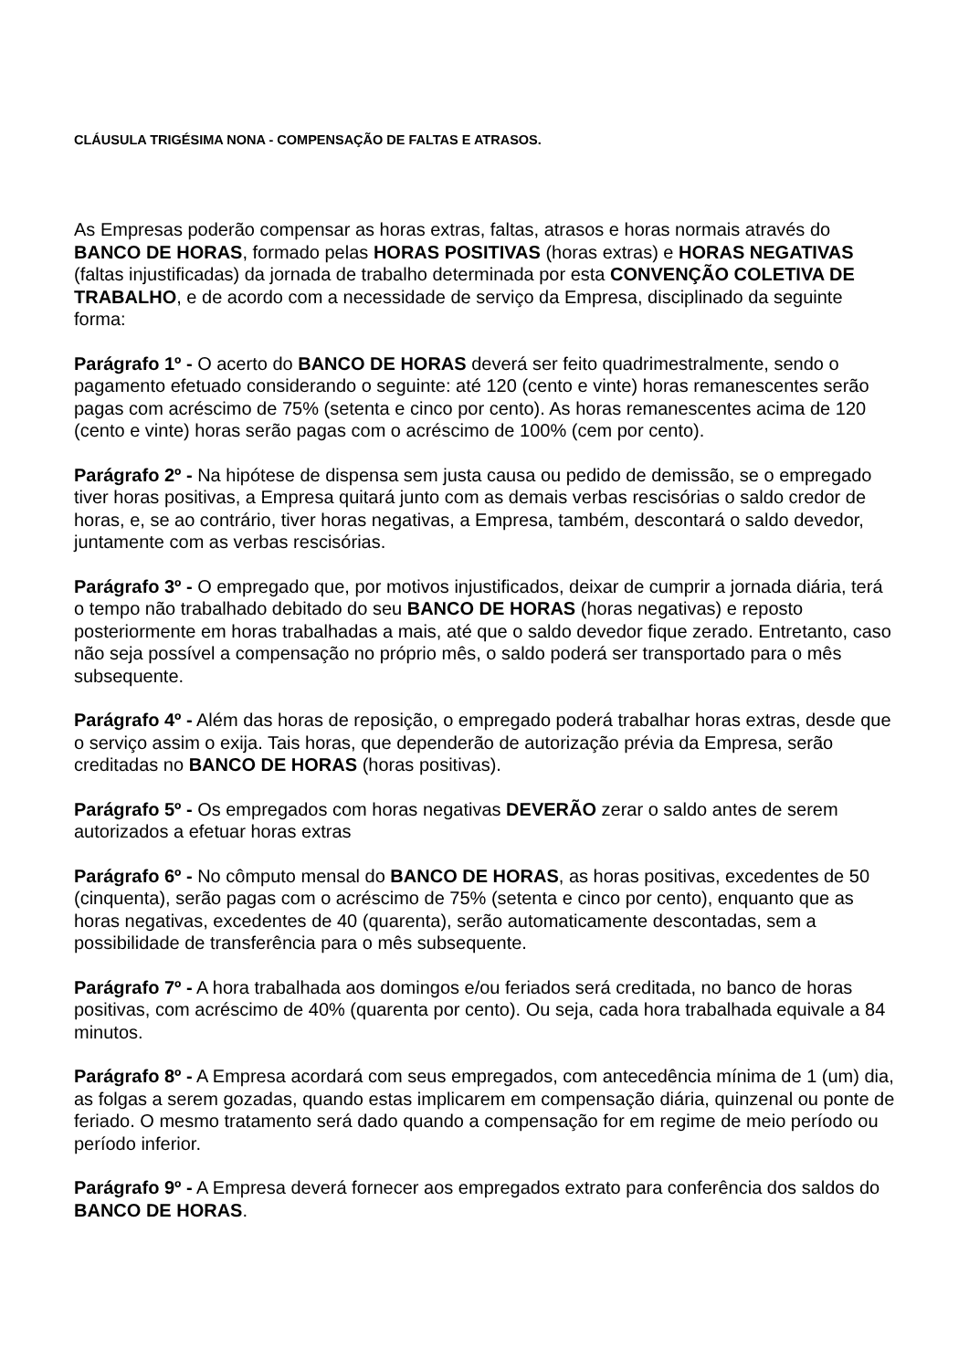CLÁUSULA TRIGÉSIMA NONA - COMPENSAÇÃO DE FALTAS E ATRASOS.
As Empresas poderão compensar as horas extras, faltas, atrasos e horas normais através do BANCO DE HORAS, formado pelas HORAS POSITIVAS (horas extras) e HORAS NEGATIVAS (faltas injustificadas) da jornada de trabalho determinada por esta CONVENÇÃO COLETIVA DE TRABALHO, e de acordo com a necessidade de serviço da Empresa, disciplinado da seguinte forma:
Parágrafo 1º - O acerto do BANCO DE HORAS deverá ser feito quadrimestralmente, sendo o pagamento efetuado considerando o seguinte: até 120 (cento e vinte) horas remanescentes serão pagas com acréscimo de 75% (setenta e cinco por cento). As horas remanescentes acima de 120 (cento e vinte) horas serão pagas com o acréscimo de 100% (cem por cento).
Parágrafo 2º - Na hipótese de dispensa sem justa causa ou pedido de demissão, se o empregado tiver horas positivas, a Empresa quitará junto com as demais verbas rescisórias o saldo credor de horas, e, se ao contrário, tiver horas negativas, a Empresa, também, descontará o saldo devedor, juntamente com as verbas rescisórias.
Parágrafo 3º - O empregado que, por motivos injustificados, deixar de cumprir a jornada diária, terá o tempo não trabalhado debitado do seu BANCO DE HORAS (horas negativas) e reposto posteriormente em horas trabalhadas a mais, até que o saldo devedor fique zerado. Entretanto, caso não seja possível a compensação no próprio mês, o saldo poderá ser transportado para o mês subsequente.
Parágrafo 4º - Além das horas de reposição, o empregado poderá trabalhar horas extras, desde que o serviço assim o exija. Tais horas, que dependerão de autorização prévia da Empresa, serão creditadas no BANCO DE HORAS (horas positivas).
Parágrafo 5º - Os empregados com horas negativas DEVERÃO zerar o saldo antes de serem autorizados a efetuar horas extras
Parágrafo 6º - No cômputo mensal do BANCO DE HORAS, as horas positivas, excedentes de 50 (cinquenta), serão pagas com o acréscimo de 75% (setenta e cinco por cento), enquanto que as horas negativas, excedentes de 40 (quarenta), serão automaticamente descontadas, sem a possibilidade de transferência para o mês subsequente.
Parágrafo 7º - A hora trabalhada aos domingos e/ou feriados será creditada, no banco de horas positivas, com acréscimo de 40% (quarenta por cento). Ou seja, cada hora trabalhada equivale a 84 minutos.
Parágrafo 8º - A Empresa acordará com seus empregados, com antecedência mínima de 1 (um) dia, as folgas a serem gozadas, quando estas implicarem em compensação diária, quinzenal ou ponte de feriado. O mesmo tratamento será dado quando a compensação for em regime de meio período ou período inferior.
Parágrafo 9º - A Empresa deverá fornecer aos empregados extrato para conferência dos saldos do BANCO DE HORAS.